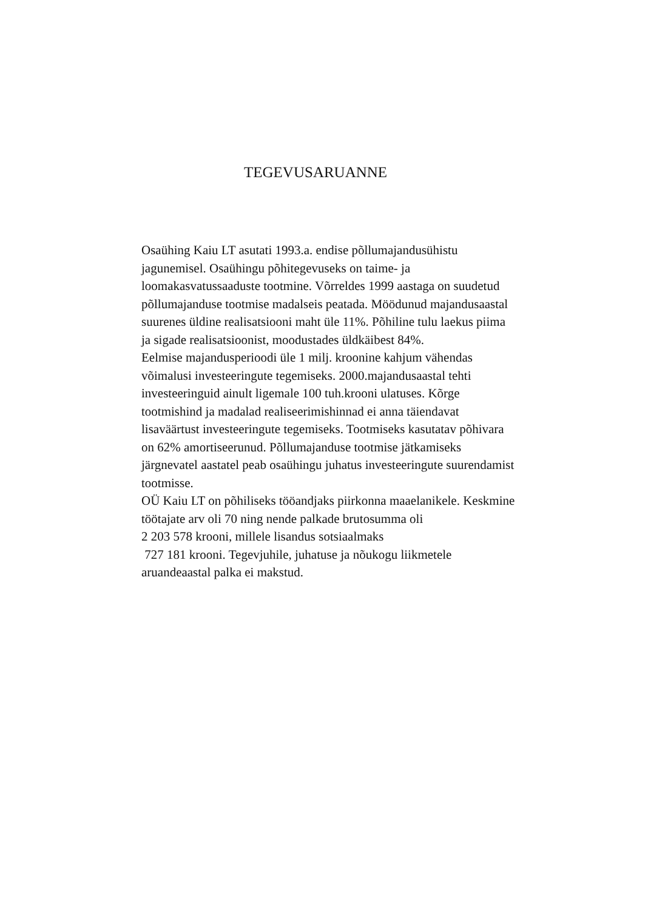TEGEVUSARUANNE
Osaühing Kaiu LT asutati 1993.a. endise põllumajandusühistu
jagunemisel. Osaühingu põhitegevuseks on taime- ja
loomakasvatussaaduste tootmine. Võrreldes 1999 aastaga on suudetud
põllumajanduse tootmise madalseis peatada. Möödunud majandusaastal
suurenes üldine realisatsiooni maht üle 11%. Põhiline tulu laekus piima
ja sigade realisatsioonist, moodustades üldkäibest 84%.
Eelmise majandusperioodi üle 1 milj. kroonine kahjum vähendas
võimalusi investeeringute tegemiseks. 2000.majandusaastal tehti
investeeringuid ainult ligemale 100 tuh.krooni ulatuses. Kõrge
tootmishind ja madalad realiseerimishinnad ei anna täiendavat
lisaväärtust investeeringute tegemiseks. Tootmiseks kasutatav põhivara
on 62% amortiseerunud. Põllumajanduse tootmise jätkamiseks
järgnevatel aastatel peab osaühingu juhatus investeeringute suurendamist
tootmisse.
OÜ Kaiu LT on põhiliseks tööandjaks piirkonna maaelanikele. Keskmine
töötajate arv oli 70 ning nende palkade brutosumma oli
2 203 578 krooni, millele lisandus sotsiaalmaks
727 181 krooni. Tegevjuhile, juhatuse ja nõukogu liikmetele
aruandeaastal palka ei makstud.